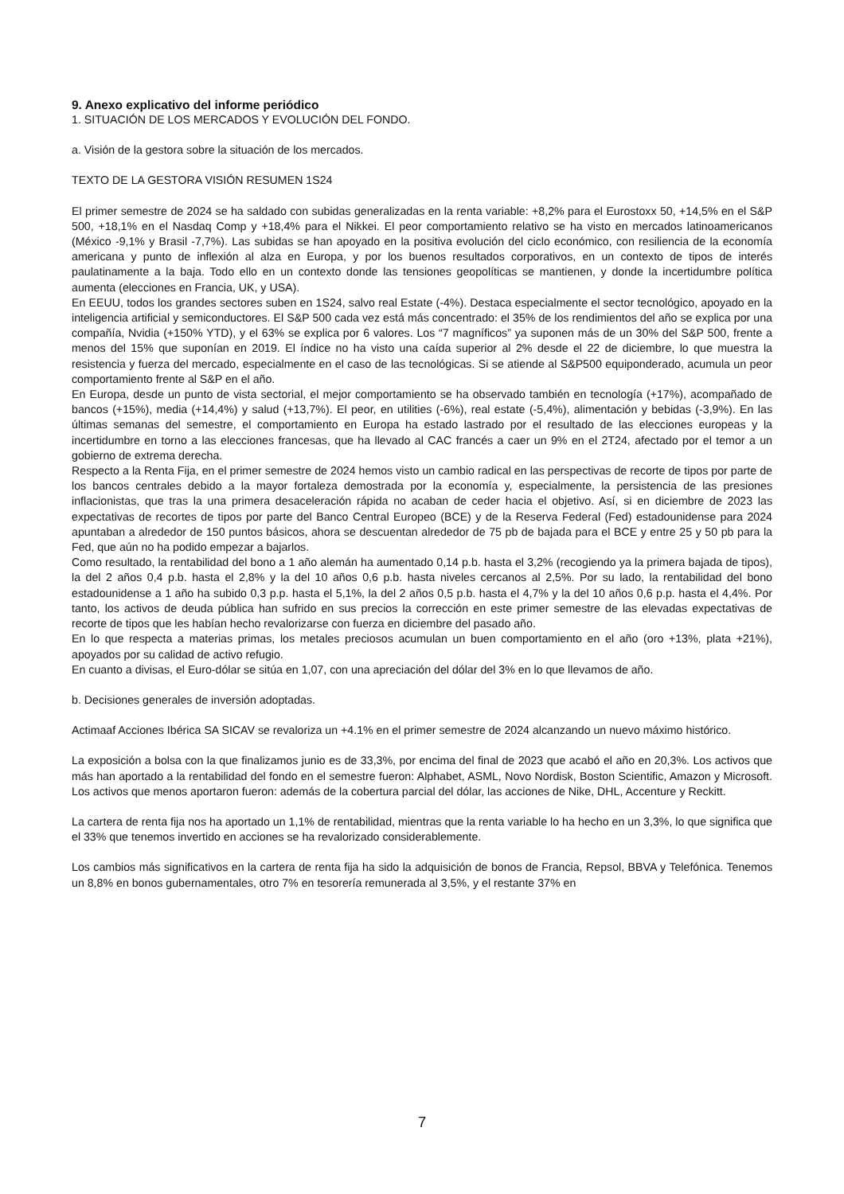9. Anexo explicativo del informe periódico
1. SITUACIÓN DE LOS MERCADOS Y EVOLUCIÓN DEL FONDO.
a. Visión de la gestora sobre la situación de los mercados.
TEXTO DE LA GESTORA VISIÓN RESUMEN 1S24
El primer semestre de 2024 se ha saldado con subidas generalizadas en la renta variable: +8,2% para el Eurostoxx 50, +14,5% en el S&P 500, +18,1% en el Nasdaq Comp y +18,4% para el Nikkei. El peor comportamiento relativo se ha visto en mercados latinoamericanos (México -9,1% y Brasil -7,7%). Las subidas se han apoyado en la positiva evolución del ciclo económico, con resiliencia de la economía americana y punto de inflexión al alza en Europa, y por los buenos resultados corporativos, en un contexto de tipos de interés paulatinamente a la baja. Todo ello en un contexto donde las tensiones geopolíticas se mantienen, y donde la incertidumbre política aumenta (elecciones en Francia, UK, y USA).
En EEUU, todos los grandes sectores suben en 1S24, salvo real Estate (-4%). Destaca especialmente el sector tecnológico, apoyado en la inteligencia artificial y semiconductores. El S&P 500 cada vez está más concentrado: el 35% de los rendimientos del año se explica por una compañía, Nvidia (+150% YTD), y el 63% se explica por 6 valores. Los “7 magníficos” ya suponen más de un 30% del S&P 500, frente a menos del 15% que suponían en 2019. El índice no ha visto una caída superior al 2% desde el 22 de diciembre, lo que muestra la resistencia y fuerza del mercado, especialmente en el caso de las tecnológicas. Si se atiende al S&P500 equiponderado, acumula un peor comportamiento frente al S&P en el año.
En Europa, desde un punto de vista sectorial, el mejor comportamiento se ha observado también en tecnología (+17%), acompañado de bancos (+15%), media (+14,4%) y salud (+13,7%). El peor, en utilities (-6%), real estate (-5,4%), alimentación y bebidas (-3,9%). En las últimas semanas del semestre, el comportamiento en Europa ha estado lastrado por el resultado de las elecciones europeas y la incertidumbre en torno a las elecciones francesas, que ha llevado al CAC francés a caer un 9% en el 2T24, afectado por el temor a un gobierno de extrema derecha.
Respecto a la Renta Fija, en el primer semestre de 2024 hemos visto un cambio radical en las perspectivas de recorte de tipos por parte de los bancos centrales debido a la mayor fortaleza demostrada por la economía y, especialmente, la persistencia de las presiones inflacionistas, que tras la una primera desaceleración rápida no acaban de ceder hacia el objetivo. Así, si en diciembre de 2023 las expectativas de recortes de tipos por parte del Banco Central Europeo (BCE) y de la Reserva Federal (Fed) estadounidense para 2024 apuntaban a alrededor de 150 puntos básicos, ahora se descuentan alrededor de 75 pb de bajada para el BCE y entre 25 y 50 pb para la Fed, que aún no ha podido empezar a bajarlos.
Como resultado, la rentabilidad del bono a 1 año alemán ha aumentado 0,14 p.b. hasta el 3,2% (recogiendo ya la primera bajada de tipos), la del 2 años 0,4 p.b. hasta el 2,8% y la del 10 años 0,6 p.b. hasta niveles cercanos al 2,5%. Por su lado, la rentabilidad del bono estadounidense a 1 año ha subido 0,3 p.p. hasta el 5,1%, la del 2 años 0,5 p.b. hasta el 4,7% y la del 10 años 0,6 p.p. hasta el 4,4%. Por tanto, los activos de deuda pública han sufrido en sus precios la corrección en este primer semestre de las elevadas expectativas de recorte de tipos que les habían hecho revalorizarse con fuerza en diciembre del pasado año.
En lo que respecta a materias primas, los metales preciosos acumulan un buen comportamiento en el año (oro +13%, plata +21%), apoyados por su calidad de activo refugio.
En cuanto a divisas, el Euro-dólar se sitúa en 1,07, con una apreciación del dólar del 3% en lo que llevamos de año.
b. Decisiones generales de inversión adoptadas.
Actimaaf Acciones Ibérica SA SICAV se revaloriza un +4.1% en el primer semestre de 2024 alcanzando un nuevo máximo histórico.
La exposición a bolsa con la que finalizamos junio es de 33,3%, por encima del final de 2023 que acabó el año en 20,3%. Los activos que más han aportado a la rentabilidad del fondo en el semestre fueron: Alphabet, ASML, Novo Nordisk, Boston Scientific, Amazon y Microsoft. Los activos que menos aportaron fueron: además de la cobertura parcial del dólar, las acciones de Nike, DHL, Accenture y Reckitt.
La cartera de renta fija nos ha aportado un 1,1% de rentabilidad, mientras que la renta variable lo ha hecho en un 3,3%, lo que significa que el 33% que tenemos invertido en acciones se ha revalorizado considerablemente.
Los cambios más significativos en la cartera de renta fija ha sido la adquisición de bonos de Francia, Repsol, BBVA y Telefónica. Tenemos un 8,8% en bonos gubernamentales, otro 7% en tesorería remunerada al 3,5%, y el restante 37% en
7